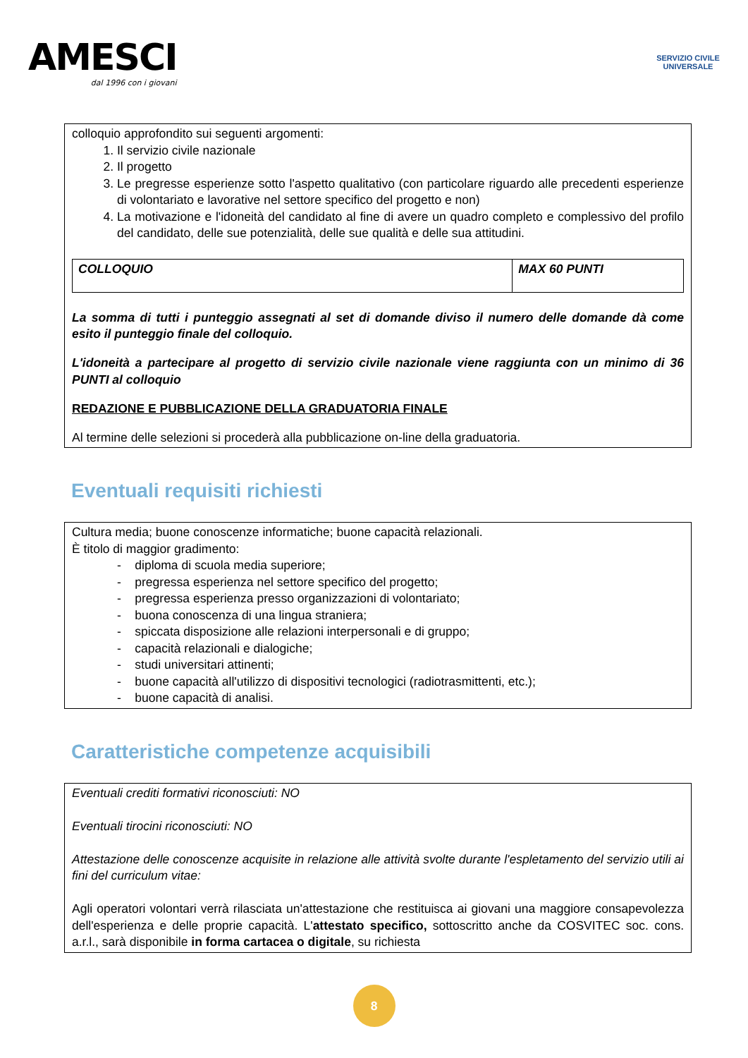AMESCI
dal 1996 con i giovani
SERVIZIO CIVILE
UNIVERSALE
colloquio approfondito sui seguenti argomenti:
1. Il servizio civile nazionale
2. Il progetto
3. Le pregresse esperienze sotto l'aspetto qualitativo (con particolare riguardo alle precedenti esperienze di volontariato e lavorative nel settore specifico del progetto e non)
4. La motivazione e l'idoneità del candidato al fine di avere un quadro completo e complessivo del profilo del candidato, delle sue potenzialità, delle sue qualità e delle sua attitudini.
| COLLOQUIO | MAX 60 PUNTI |
La somma di tutti i punteggio assegnati al set di domande diviso il numero delle domande dà come esito il punteggio finale del colloquio.
L'idoneità a partecipare al progetto di servizio civile nazionale viene raggiunta con un minimo di 36 PUNTI al colloquio
REDAZIONE E PUBBLICAZIONE DELLA GRADUATORIA FINALE
Al termine delle selezioni si procederà alla pubblicazione on-line della graduatoria.
Eventuali requisiti richiesti
Cultura media; buone conoscenze informatiche; buone capacità relazionali.
È titolo di maggior gradimento:
- diploma di scuola media superiore;
- pregressa esperienza nel settore specifico del progetto;
- pregressa esperienza presso organizzazioni di volontariato;
- buona conoscenza di una lingua straniera;
- spiccata disposizione alle relazioni interpersonali e di gruppo;
- capacità relazionali e dialogiche;
- studi universitari attinenti;
- buone capacità all'utilizzo di dispositivi tecnologici (radiotrasmittenti, etc.);
- buone capacità di analisi.
Caratteristiche competenze acquisibili
Eventuali crediti formativi riconosciuti: NO
Eventuali tirocini riconosciuti: NO
Attestazione delle conoscenze acquisite in relazione alle attività svolte durante l'espletamento del servizio utili ai fini del curriculum vitae:
Agli operatori volontari verrà rilasciata un'attestazione che restituisca ai giovani una maggiore consapevolezza dell'esperienza e delle proprie capacità. L'attestato specifico, sottoscritto anche da COSVITEC soc. cons. a.r.l., sarà disponibile in forma cartacea o digitale, su richiesta
8